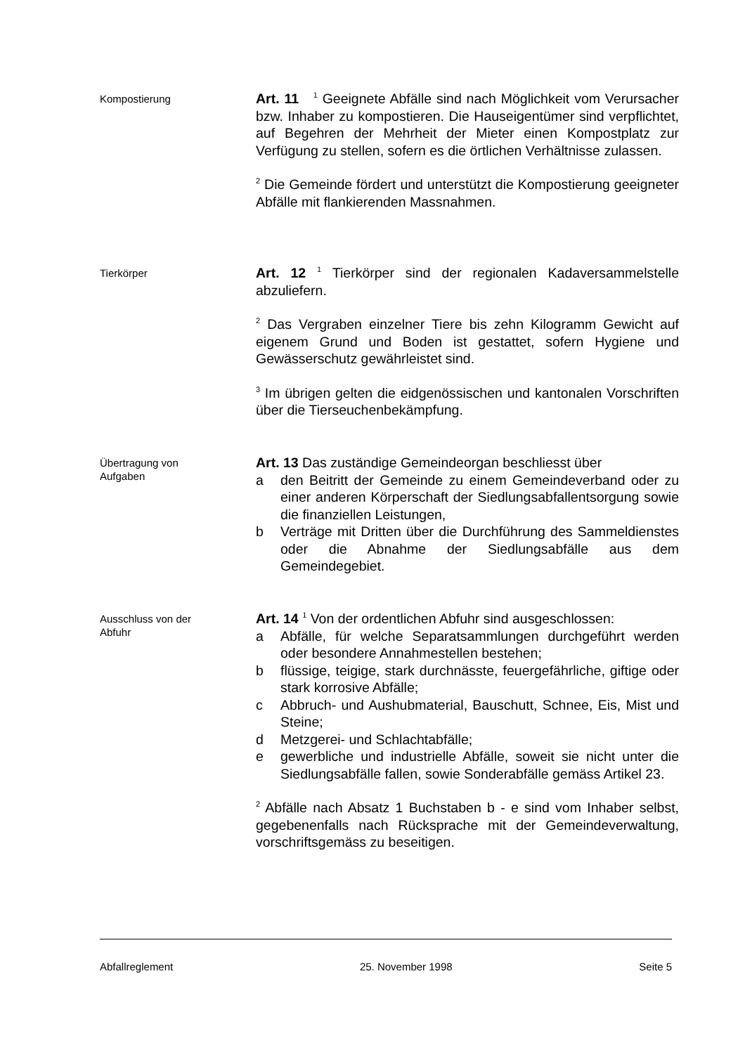Kompostierung
Art. 11 <sup>1</sup> Geeignete Abfälle sind nach Möglichkeit vom Verursacher bzw. Inhaber zu kompostieren. Die Hauseigentümer sind verpflichtet, auf Begehren der Mehrheit der Mieter einen Kompostplatz zur Verfügung zu stellen, sofern es die örtlichen Verhältnisse zulassen.
<sup>2</sup> Die Gemeinde fördert und unterstützt die Kompostierung geeigneter Abfälle mit flankierenden Massnahmen.
Tierkörper
Art. 12 <sup>1</sup> Tierkörper sind der regionalen Kadaversammelstelle abzuliefern.
<sup>2</sup> Das Vergraben einzelner Tiere bis zehn Kilogramm Gewicht auf eigenem Grund und Boden ist gestattet, sofern Hygiene und Gewässerschutz gewährleistet sind.
<sup>3</sup> Im übrigen gelten die eidgenössischen und kantonalen Vorschriften über die Tierseuchenbekämpfung.
Übertragung von
Aufgaben
Art. 13 Das zuständige Gemeindeorgan beschliesst über
a den Beitritt der Gemeinde zu einem Gemeindeverband oder zu einer anderen Körperschaft der Siedlungsabfallentsorgung sowie die finanziellen Leistungen,
b Verträge mit Dritten über die Durchführung des Sammeldienstes oder die Abnahme der Siedlungsabfälle aus dem Gemeindegebiet.
Ausschluss von der
Abfuhr
Art. 14 <sup>1</sup> Von der ordentlichen Abfuhr sind ausgeschlossen:
a Abfälle, für welche Separatsammlungen durchgeführt werden oder besondere Annahmestellen bestehen;
b flüssige, teigige, stark durchnässte, feuergefährliche, giftige oder stark korrosive Abfälle;
c Abbruch- und Aushubmaterial, Bauschutt, Schnee, Eis, Mist und Steine;
d Metzgerei- und Schlachtabfälle;
e gewerbliche und industrielle Abfälle, soweit sie nicht unter die Siedlungsabfälle fallen, sowie Sonderabfälle gemäss Artikel 23.
<sup>2</sup> Abfälle nach Absatz 1 Buchstaben b - e sind vom Inhaber selbst, gegebenenfalls nach Rücksprache mit der Gemeindeverwaltung, vorschriftsgemäss zu beseitigen.
Abfallreglement 25. November 1998 Seite 5